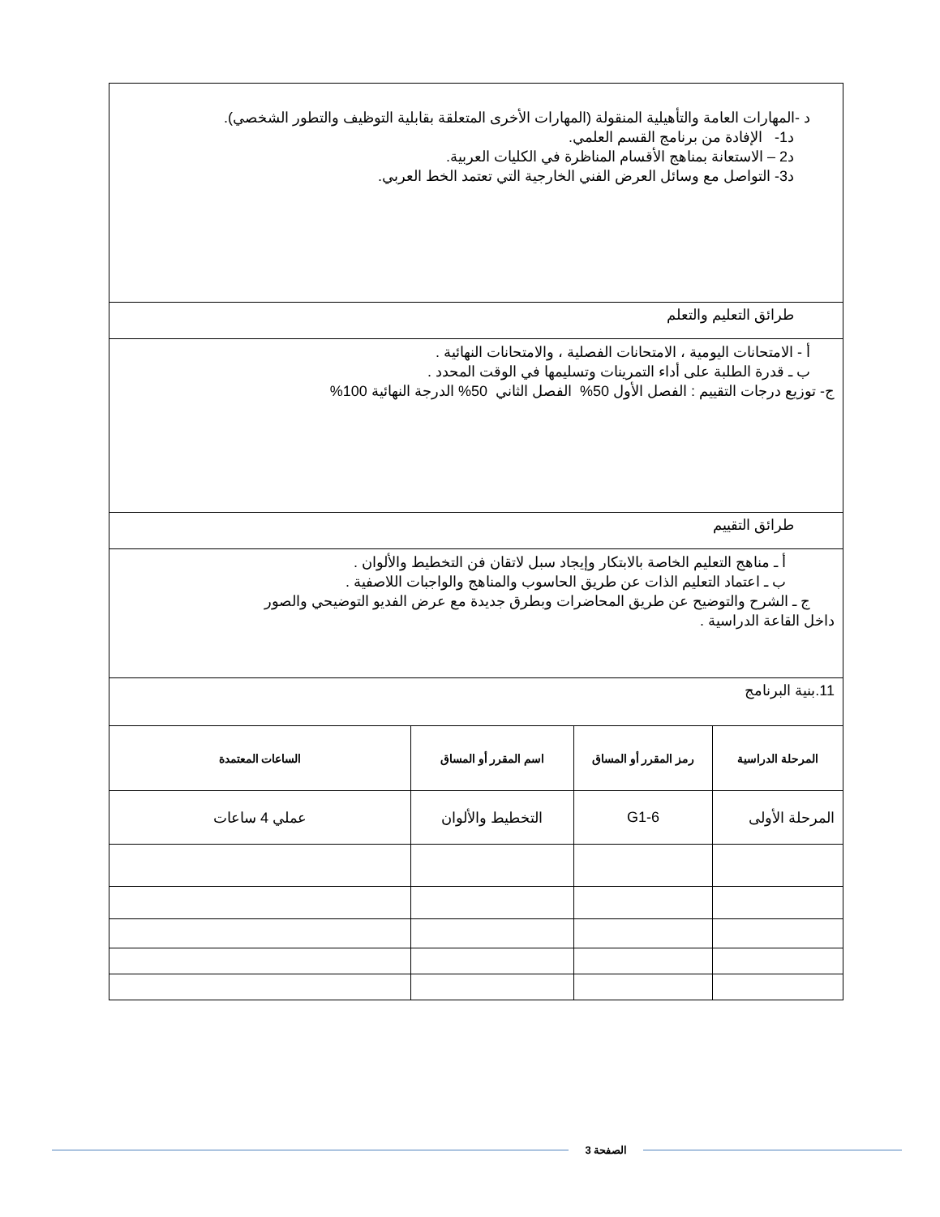| د -المهارات العامة والتأهيلية المنقولة (المهارات الأخرى المتعلقة بقابلية التوظيف والتطور الشخصي). د1- الإفادة من برنامج القسم العلمي. د2 – الاستعانة بمناهج الأقسام المناظرة في الكليات العربية. د3- التواصل مع وسائل العرض الفني الخارجية التي تعتمد الخط العربي. | | | |
| طرائق التعليم والتعلم | | | |
| أ - الامتحانات اليومية ، الامتحانات الفصلية ، والامتحانات النهائية . ب ـ قدرة الطلبة على أداء التمرينات وتسليمها في الوقت المحدد . ج- توزيع درجات التقييم : الفصل الأول 50% الفصل الثاني 50% الدرجة النهائية 100% | | | |
| طرائق التقييم | | | |
| أ ـ مناهج التعليم الخاصة بالابتكار وإيجاد سبل لاتقان فن التخطيط والألوان . ب ـ اعتماد التعليم الذات عن طريق الحاسوب والمناهج والواجبات اللاصفية . ج ـ الشرح والتوضيح عن طريق المحاضرات وبطرق جديدة مع عرض الفديو التوضيحي والصور داخل القاعة الدراسية . | | | |
| 11.بنية البرنامج | | | |
| المرحلة الدراسية | رمز المقرر أو المساق | اسم المقرر أو المساق | الساعات المعتمدة |
| المرحلة الأولى | G1-6 | التخطيط والألوان | عملي 4 ساعات |
الصفحة 3